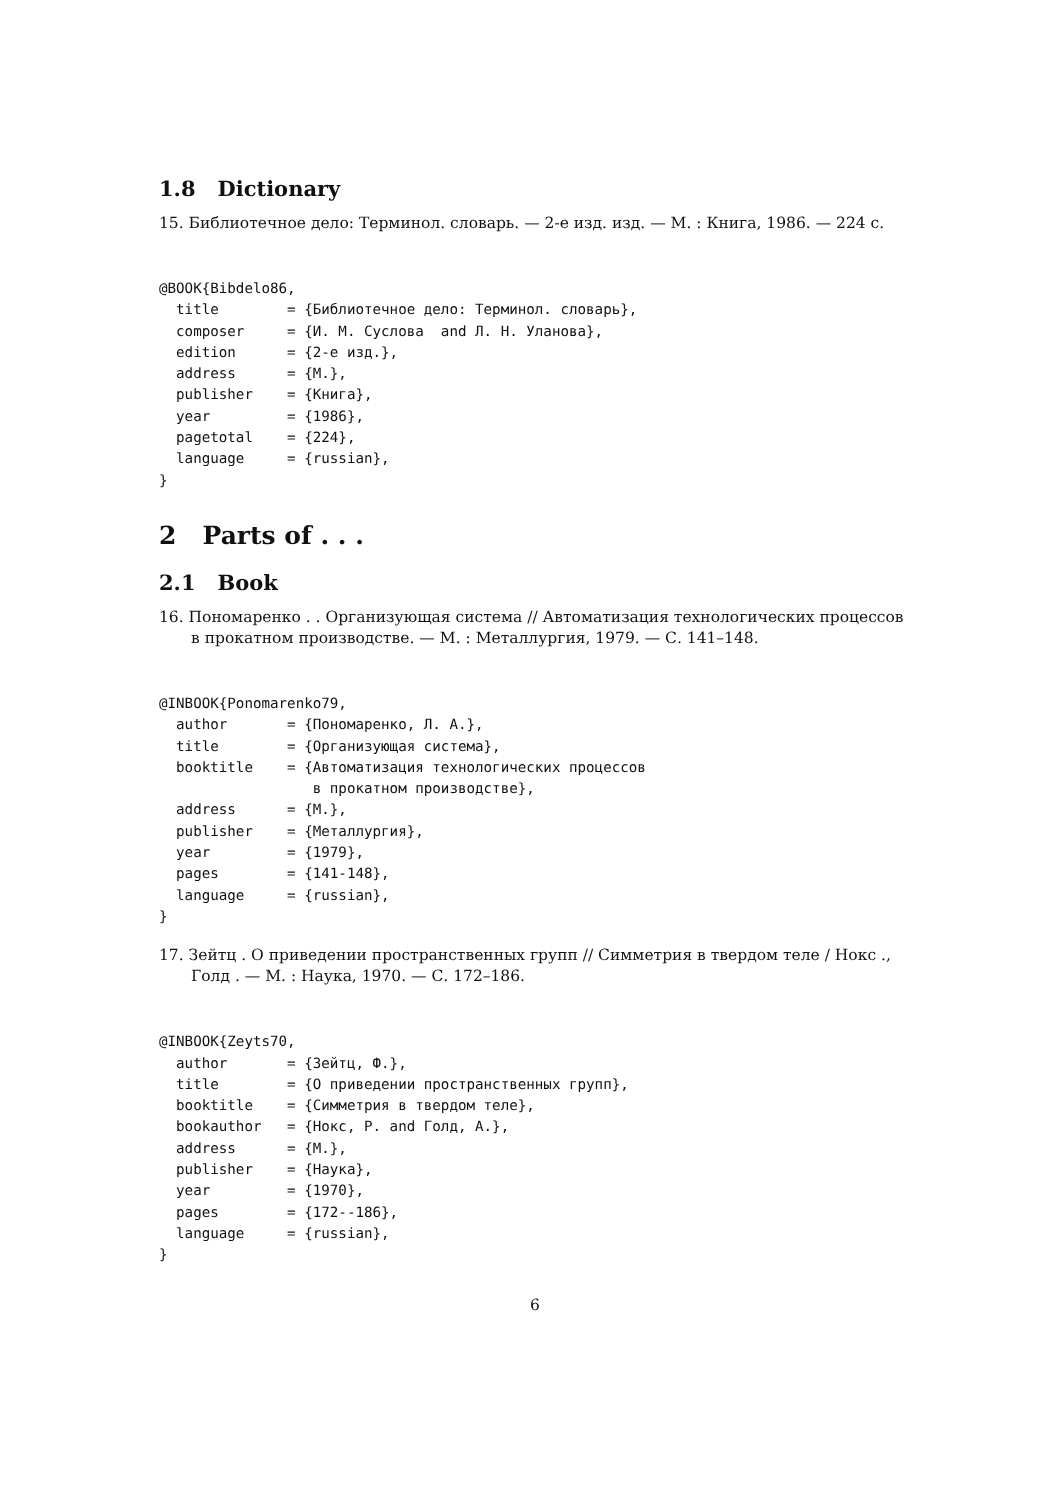1.8 Dictionary
15. Библиотечное дело: Терминол. словарь. — 2-е изд. изд. — М. : Книга, 1986. — 224 с.
@BOOK{Bibdelo86,
  title        = {Библиотечное дело: Терминол. словарь},
  composer     = {И. М. Суслова  and Л. Н. Уланова},
  edition      = {2-е изд.},
  address      = {М.},
  publisher    = {Книга},
  year         = {1986},
  pagetotal    = {224},
  language     = {russian},
}
2 Parts of . . .
2.1 Book
16. Пономаренко . . Организующая система // Автоматизация технологических процессов в прокатном производстве. — М. : Металлургия, 1979. — С. 141–148.
@INBOOK{Ponomarenko79,
  author       = {Пономаренко, Л. А.},
  title        = {Организующая система},
  booktitle    = {Автоматизация технологических процессов
                  в прокатном производстве},
  address      = {М.},
  publisher    = {Металлургия},
  year         = {1979},
  pages        = {141-148},
  language     = {russian},
}
17. Зейтц . О приведении пространственных групп // Симметрия в твердом теле / Нокс ., Голд . — М. : Наука, 1970. — С. 172–186.
@INBOOK{Zeyts70,
  author       = {Зейтц, Ф.},
  title        = {О приведении пространственных групп},
  booktitle    = {Симметрия в твердом теле},
  bookauthor   = {Нокс, Р. and Голд, А.},
  address      = {М.},
  publisher    = {Наука},
  year         = {1970},
  pages        = {172--186},
  language     = {russian},
}
6